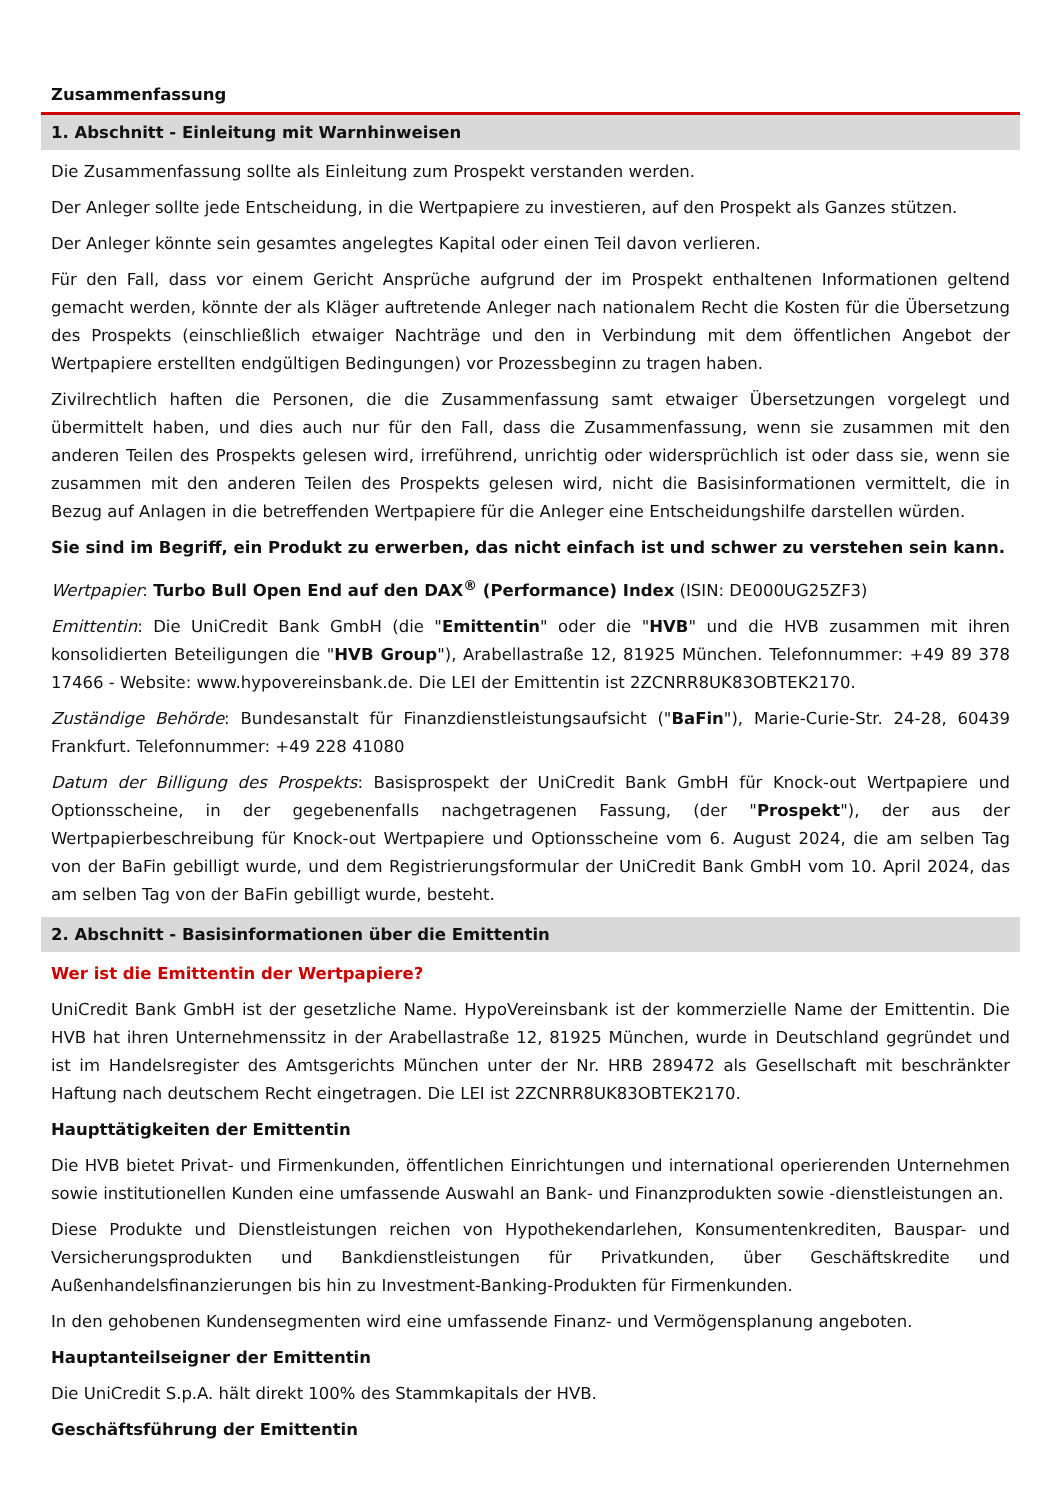Zusammenfassung
1. Abschnitt - Einleitung mit Warnhinweisen
Die Zusammenfassung sollte als Einleitung zum Prospekt verstanden werden.
Der Anleger sollte jede Entscheidung, in die Wertpapiere zu investieren, auf den Prospekt als Ganzes stützen.
Der Anleger könnte sein gesamtes angelegtes Kapital oder einen Teil davon verlieren.
Für den Fall, dass vor einem Gericht Ansprüche aufgrund der im Prospekt enthaltenen Informationen geltend gemacht werden, könnte der als Kläger auftretende Anleger nach nationalem Recht die Kosten für die Übersetzung des Prospekts (einschließlich etwaiger Nachträge und den in Verbindung mit dem öffentlichen Angebot der Wertpapiere erstellten endgültigen Bedingungen) vor Prozessbeginn zu tragen haben.
Zivilrechtlich haften die Personen, die die Zusammenfassung samt etwaiger Übersetzungen vorgelegt und übermittelt haben, und dies auch nur für den Fall, dass die Zusammenfassung, wenn sie zusammen mit den anderen Teilen des Prospekts gelesen wird, irreführend, unrichtig oder widersprüchlich ist oder dass sie, wenn sie zusammen mit den anderen Teilen des Prospekts gelesen wird, nicht die Basisinformationen vermittelt, die in Bezug auf Anlagen in die betreffenden Wertpapiere für die Anleger eine Entscheidungshilfe darstellen würden.
Sie sind im Begriff, ein Produkt zu erwerben, das nicht einfach ist und schwer zu verstehen sein kann.
Wertpapier: Turbo Bull Open End auf den DAX<sup>®</sup> (Performance) Index (ISIN: DE000UG25ZF3)
Emittentin: Die UniCredit Bank GmbH (die "Emittentin" oder die "HVB" und die HVB zusammen mit ihren konsolidierten Beteiligungen die "HVB Group"), Arabellastraße 12, 81925 München. Telefonnummer: +49 89 378 17466 - Website: www.hypovereinsbank.de. Die LEI der Emittentin ist 2ZCNRR8UK83OBTEK2170.
Zuständige Behörde: Bundesanstalt für Finanzdienstleistungsaufsicht ("BaFin"), Marie-Curie-Str. 24-28, 60439 Frankfurt. Telefonnummer: +49 228 41080
Datum der Billigung des Prospekts: Basisprospekt der UniCredit Bank GmbH für Knock-out Wertpapiere und Optionsscheine, in der gegebenenfalls nachgetragenen Fassung, (der "Prospekt"), der aus der Wertpapierbeschreibung für Knock-out Wertpapiere und Optionsscheine vom 6. August 2024, die am selben Tag von der BaFin gebilligt wurde, und dem Registrierungsformular der UniCredit Bank GmbH vom 10. April 2024, das am selben Tag von der BaFin gebilligt wurde, besteht.
2. Abschnitt - Basisinformationen über die Emittentin
Wer ist die Emittentin der Wertpapiere?
UniCredit Bank GmbH ist der gesetzliche Name. HypoVereinsbank ist der kommerzielle Name der Emittentin. Die HVB hat ihren Unternehmenssitz in der Arabellastraße 12, 81925 München, wurde in Deutschland gegründet und ist im Handelsregister des Amtsgerichts München unter der Nr. HRB 289472 als Gesellschaft mit beschränkter Haftung nach deutschem Recht eingetragen. Die LEI ist 2ZCNRR8UK83OBTEK2170.
Haupttätigkeiten der Emittentin
Die HVB bietet Privat- und Firmenkunden, öffentlichen Einrichtungen und international operierenden Unternehmen sowie institutionellen Kunden eine umfassende Auswahl an Bank- und Finanzprodukten sowie -dienstleistungen an.
Diese Produkte und Dienstleistungen reichen von Hypothekendarlehen, Konsumentenkrediten, Bauspar- und Versicherungsprodukten und Bankdienstleistungen für Privatkunden, über Geschäftskredite und Außenhandelsfinanzierungen bis hin zu Investment-Banking-Produkten für Firmenkunden.
In den gehobenen Kundensegmenten wird eine umfassende Finanz- und Vermögensplanung angeboten.
Hauptanteilseigner der Emittentin
Die UniCredit S.p.A. hält direkt 100% des Stammkapitals der HVB.
Geschäftsführung der Emittentin